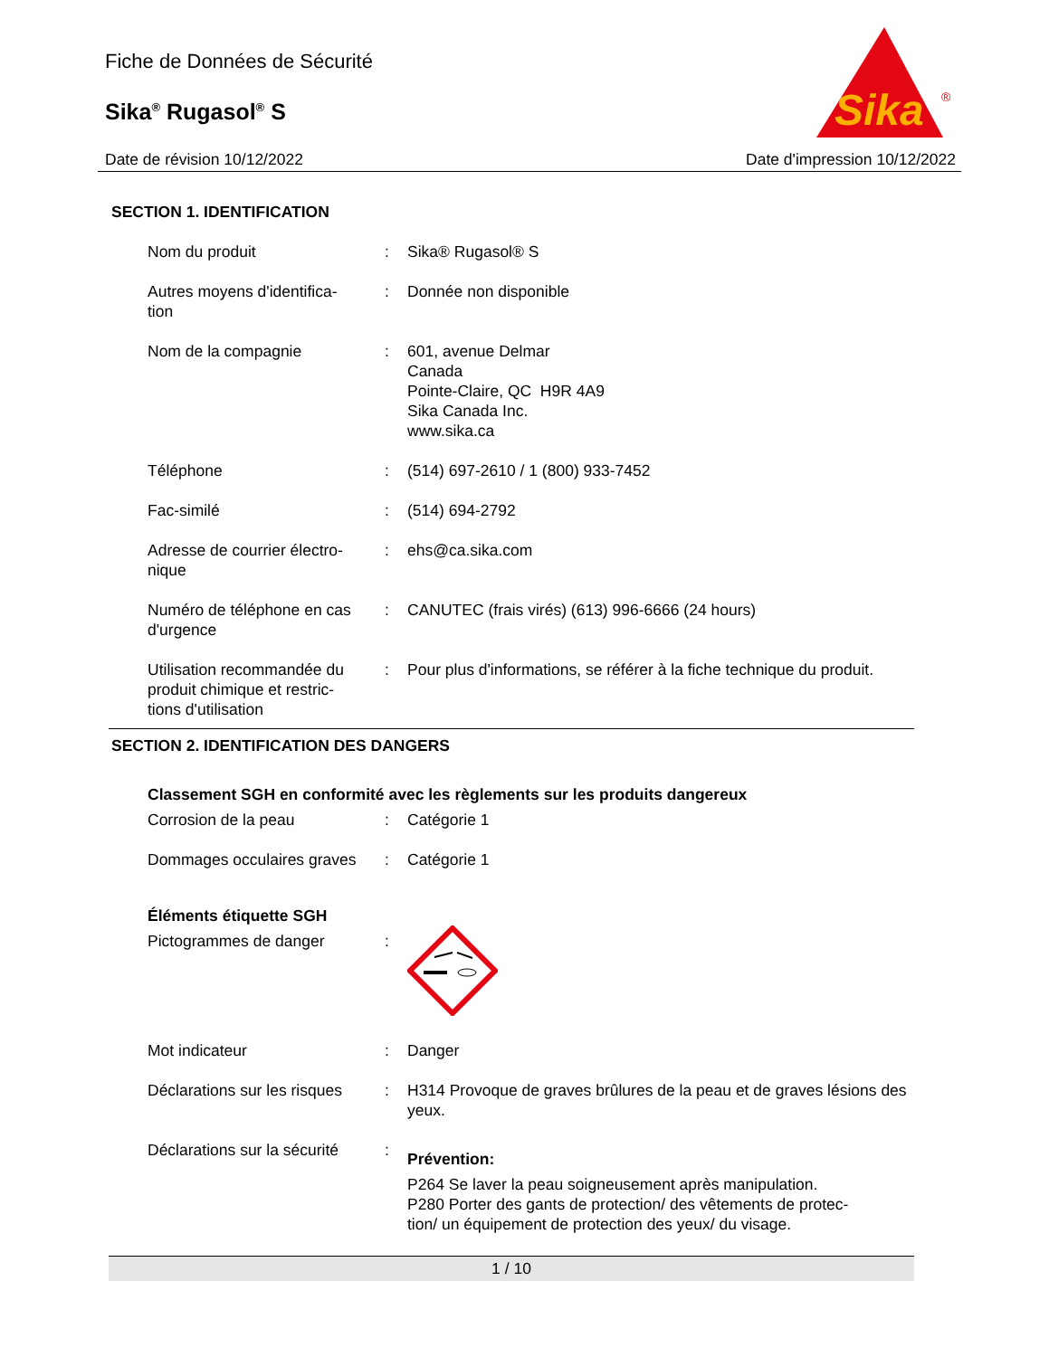Fiche de Données de Sécurité
Sika<sup>®</sup> Rugasol<sup>®</sup> S
Sika
®
Date de révision 10/12/2022 Date d'impression 10/12/2022
SECTION 1. IDENTIFICATION
Nom du produit : Sika® Rugasol® S
Autres moyens d'identifica-
tion
: Donnée non disponible
Nom de la compagnie : 601, avenue Delmar
Canada
Pointe-Claire, QC H9R 4A9
Sika Canada Inc.
www.sika.ca
Téléphone : (514) 697-2610 / 1 (800) 933-7452
Fac-similé : (514) 694-2792
Adresse de courrier électro-
nique
: ehs@ca.sika.com
Numéro de téléphone en cas d'urgence
: CANUTEC (frais virés) (613) 996-6666 (24 hours)
Utilisation recommandée du produit chimique et restric-
tions d'utilisation
: Pour plus d'informations, se référer à la fiche technique du produit.
SECTION 2. IDENTIFICATION DES DANGERS
Classement SGH en conformité avec les règlements sur les produits dangereux
Corrosion de la peau : Catégorie 1
Dommages occulaires graves
: Catégorie 1
Éléments étiquette SGH
Pictogrammes de danger :
Mot indicateur : Danger
Déclarations sur les risques
: H314 Provoque de graves brûlures de la peau et de graves lésions des yeux.
Déclarations sur la sécurité
:
Prévention:
P264 Se laver la peau soigneusement après manipulation.
P280 Porter des gants de protection/ des vêtements de protec-
tion/ un équipement de protection des yeux/ du visage.
1 / 10